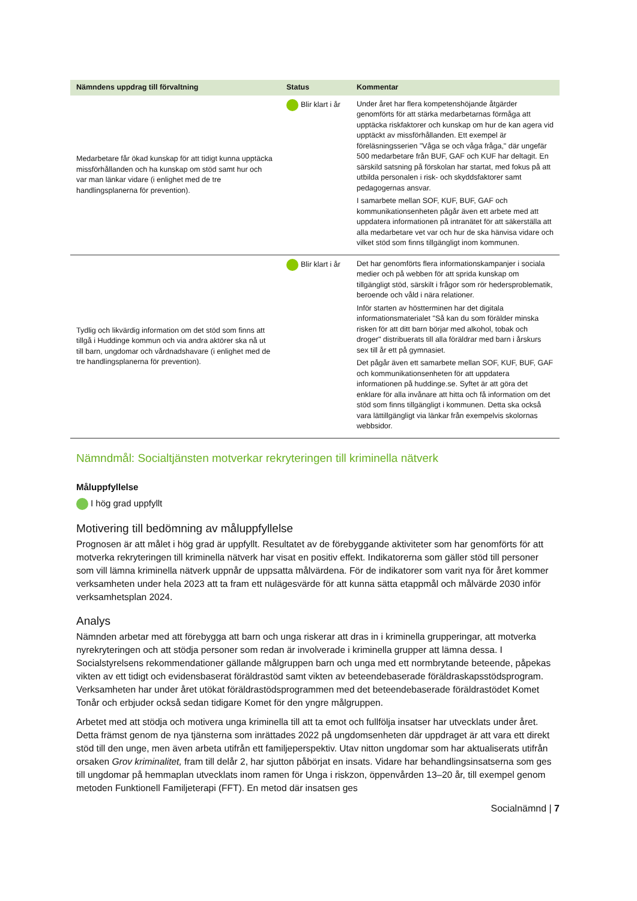| Nämndens uppdrag till förvaltning | Status | Kommentar |
| --- | --- | --- |
| Medarbetare får ökad kunskap för att tidigt kunna upptäcka missförhållanden och ha kunskap om stöd samt hur och var man länkar vidare (i enlighet med de tre handlingsplanerna för prevention). | Blir klart i år | Under året har flera kompetenshöjande åtgärder genomförts för att stärka medarbetarnas förmåga att upptäcka riskfaktorer och kunskap om hur de kan agera vid upptäckt av missförhållanden. Ett exempel är föreläsningsserien "Våga se och våga fråga," där ungefär 500 medarbetare från BUF, GAF och KUF har deltagit. En särskild satsning på förskolan har startat, med fokus på att utbilda personalen i risk- och skyddsfaktorer samt pedagogernas ansvar. I samarbete mellan SOF, KUF, BUF, GAF och kommunikationsenheten pågår även ett arbete med att uppdatera informationen på intranätet för att säkerställa att alla medarbetare vet var och hur de ska hänvisa vidare och vilket stöd som finns tillgängligt inom kommunen. |
| Tydlig och likvärdig information om det stöd som finns att tillgå i Huddinge kommun och via andra aktörer ska nå ut till barn, ungdomar och vårdnadshavare (i enlighet med de tre handlingsplanerna för prevention). | Blir klart i år | Det har genomförts flera informationskampanjer i sociala medier och på webben för att sprida kunskap om tillgängligt stöd, särskilt i frågor som rör hedersproblematik, beroende och våld i nära relationer. Inför starten av höstterminen har det digitala informationsmaterialet "Så kan du som förälder minska risken för att ditt barn börjar med alkohol, tobak och droger" distribuerats till alla föräldrar med barn i årskurs sex till år ett på gymnasiet. Det pågår även ett samarbete mellan SOF, KUF, BUF, GAF och kommunikationsenheten för att uppdatera informationen på huddinge.se. Syftet är att göra det enklare för alla invånare att hitta och få information om det stöd som finns tillgängligt i kommunen. Detta ska också vara lättillgängligt via länkar från exempelvis skolornas webbsidor. |
Nämndmål: Socialtjänsten motverkar rekryteringen till kriminella nätverk
Måluppfyllelse
I hög grad uppfyllt
Motivering till bedömning av måluppfyllelse
Prognosen är att målet i hög grad är uppfyllt. Resultatet av de förebyggande aktiviteter som har genomförts för att motverka rekryteringen till kriminella nätverk har visat en positiv effekt. Indikatorerna som gäller stöd till personer som vill lämna kriminella nätverk uppnår de uppsatta målvärdena. För de indikatorer som varit nya för året kommer verksamheten under hela 2023 att ta fram ett nulägesvärde för att kunna sätta etappmål och målvärde 2030 inför verksamhetsplan 2024.
Analys
Nämnden arbetar med att förebygga att barn och unga riskerar att dras in i kriminella grupperingar, att motverka nyrekryteringen och att stödja personer som redan är involverade i kriminella grupper att lämna dessa. I Socialstyrelsens rekommendationer gällande målgruppen barn och unga med ett normbrytande beteende, påpekas vikten av ett tidigt och evidensbaserat föräldrastöd samt vikten av beteendebaserade föräldraskapsstödsprogram. Verksamheten har under året utökat föräldrastödsprogrammen med det beteendebaserade föräldrastödet Komet Tonår och erbjuder också sedan tidigare Komet för den yngre målgruppen.
Arbetet med att stödja och motivera unga kriminella till att ta emot och fullfölja insatser har utvecklats under året. Detta främst genom de nya tjänsterna som inrättades 2022 på ungdomsenheten där uppdraget är att vara ett direkt stöd till den unge, men även arbeta utifrån ett familjeperspektiv. Utav nitton ungdomar som har aktualiserats utifrån orsaken Grov kriminalitet, fram till delår 2, har sjutton påbörjat en insats. Vidare har behandlingsinsatserna som ges till ungdomar på hemmaplan utvecklats inom ramen för Unga i riskzon, öppenvården 13–20 år, till exempel genom metoden Funktionell Familjeterapi (FFT). En metod där insatsen ges
Socialnämnd | 7